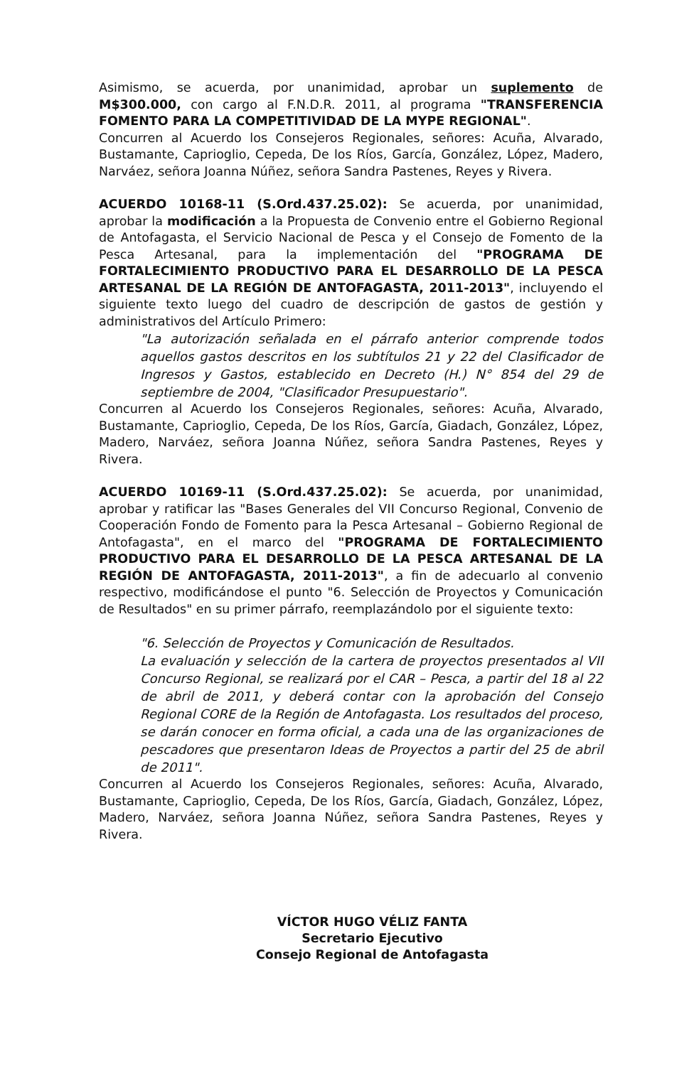Asimismo, se acuerda, por unanimidad, aprobar un suplemento de M$300.000, con cargo al F.N.D.R. 2011, al programa "TRANSFERENCIA FOMENTO PARA LA COMPETITIVIDAD DE LA MYPE REGIONAL".
Concurren al Acuerdo los Consejeros Regionales, señores: Acuña, Alvarado, Bustamante, Caprioglio, Cepeda, De los Ríos, García, González, López, Madero, Narváez, señora Joanna Núñez, señora Sandra Pastenes, Reyes y Rivera.
ACUERDO 10168-11 (S.Ord.437.25.02): Se acuerda, por unanimidad, aprobar la modificación a la Propuesta de Convenio entre el Gobierno Regional de Antofagasta, el Servicio Nacional de Pesca y el Consejo de Fomento de la Pesca Artesanal, para la implementación del "PROGRAMA DE FORTALECIMIENTO PRODUCTIVO PARA EL DESARROLLO DE LA PESCA ARTESANAL DE LA REGIÓN DE ANTOFAGASTA, 2011-2013", incluyendo el siguiente texto luego del cuadro de descripción de gastos de gestión y administrativos del Artículo Primero:
"La autorización señalada en el párrafo anterior comprende todos aquellos gastos descritos en los subtítulos 21 y 22 del Clasificador de Ingresos y Gastos, establecido en Decreto (H.) N° 854 del 29 de septiembre de 2004, "Clasificador Presupuestario".
Concurren al Acuerdo los Consejeros Regionales, señores: Acuña, Alvarado, Bustamante, Caprioglio, Cepeda, De los Ríos, García, Giadach, González, López, Madero, Narváez, señora Joanna Núñez, señora Sandra Pastenes, Reyes y Rivera.
ACUERDO 10169-11 (S.Ord.437.25.02): Se acuerda, por unanimidad, aprobar y ratificar las "Bases Generales del VII Concurso Regional, Convenio de Cooperación Fondo de Fomento para la Pesca Artesanal – Gobierno Regional de Antofagasta", en el marco del "PROGRAMA DE FORTALECIMIENTO PRODUCTIVO PARA EL DESARROLLO DE LA PESCA ARTESANAL DE LA REGIÓN DE ANTOFAGASTA, 2011-2013", a fin de adecuarlo al convenio respectivo, modificándose el punto "6. Selección de Proyectos y Comunicación de Resultados" en su primer párrafo, reemplazándolo por el siguiente texto:
"6. Selección de Proyectos y Comunicación de Resultados.
La evaluación y selección de la cartera de proyectos presentados al VII Concurso Regional, se realizará por el CAR – Pesca, a partir del 18 al 22 de abril de 2011, y deberá contar con la aprobación del Consejo Regional CORE de la Región de Antofagasta. Los resultados del proceso, se darán conocer en forma oficial, a cada una de las organizaciones de pescadores que presentaron Ideas de Proyectos a partir del 25 de abril de 2011".
Concurren al Acuerdo los Consejeros Regionales, señores: Acuña, Alvarado, Bustamante, Caprioglio, Cepeda, De los Ríos, García, Giadach, González, López, Madero, Narváez, señora Joanna Núñez, señora Sandra Pastenes, Reyes y Rivera.
VÍCTOR HUGO VÉLIZ FANTA
Secretario Ejecutivo
Consejo Regional de Antofagasta